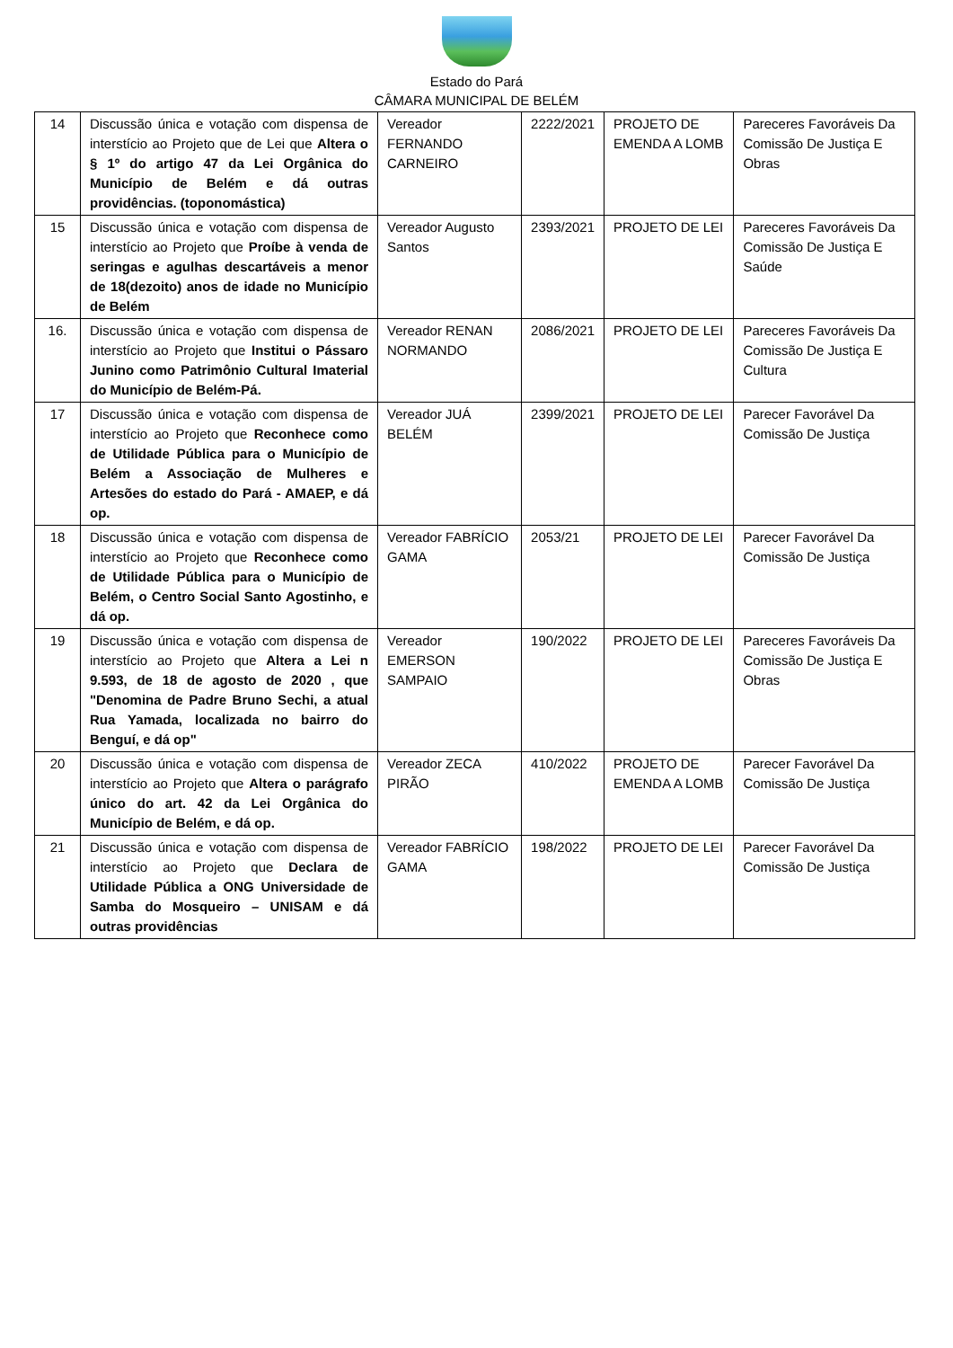Estado do Pará
CÂMARA MUNICIPAL DE BELÉM
| 14 | Discussão única e votação com dispensa de interstício ao Projeto que de Lei que Altera o § 1º do artigo 47 da Lei Orgânica do Município de Belém e dá outras providências. (toponomástica) | Vereador FERNANDO CARNEIRO | 2222/2021 | PROJETO DE EMENDA A LOMB | Pareceres Favoráveis Da Comissão De Justiça E Obras |
| 15 | Discussão única e votação com dispensa de interstício ao Projeto que Proíbe à venda de seringas e agulhas descartáveis a menor de 18(dezoito) anos de idade no Município de Belém | Vereador Augusto Santos | 2393/2021 | PROJETO DE LEI | Pareceres Favoráveis Da Comissão De Justiça E Saúde |
| 16. | Discussão única e votação com dispensa de interstício ao Projeto que Institui o Pássaro Junino como Patrimônio Cultural Imaterial do Município de Belém-Pá. | Vereador RENAN NORMANDO | 2086/2021 | PROJETO DE LEI | Pareceres Favoráveis Da Comissão De Justiça E Cultura |
| 17 | Discussão única e votação com dispensa de interstício ao Projeto que Reconhece como de Utilidade Pública para o Município de Belém a Associação de Mulheres e Artesões do estado do Pará - AMAEP, e dá op. | Vereador JUÁ BELÉM | 2399/2021 | PROJETO DE LEI | Parecer Favorável Da Comissão De Justiça |
| 18 | Discussão única e votação com dispensa de interstício ao Projeto que Reconhece como de Utilidade Pública para o Município de Belém, o Centro Social Santo Agostinho, e dá op. | Vereador FABRÍCIO GAMA | 2053/21 | PROJETO DE LEI | Parecer Favorável Da Comissão De Justiça |
| 19 | Discussão única e votação com dispensa de interstício ao Projeto que Altera a Lei n 9.593, de 18 de agosto de 2020 , que "Denomina de Padre Bruno Sechi, a atual Rua Yamada, localizada no bairro do Benguí, e dá op" | Vereador EMERSON SAMPAIO | 190/2022 | PROJETO DE LEI | Pareceres Favoráveis Da Comissão De Justiça E Obras |
| 20 | Discussão única e votação com dispensa de interstício ao Projeto que Altera o parágrafo único do art. 42 da Lei Orgânica do Município de Belém, e dá op. | Vereador ZECA PIRÃO | 410/2022 | PROJETO DE EMENDA A LOMB | Parecer Favorável Da Comissão De Justiça |
| 21 | Discussão única e votação com dispensa de interstício ao Projeto que Declara de Utilidade Pública a ONG Universidade de Samba do Mosqueiro – UNISAM e dá outras providências | Vereador FABRÍCIO GAMA | 198/2022 | PROJETO DE LEI | Parecer Favorável Da Comissão De Justiça |